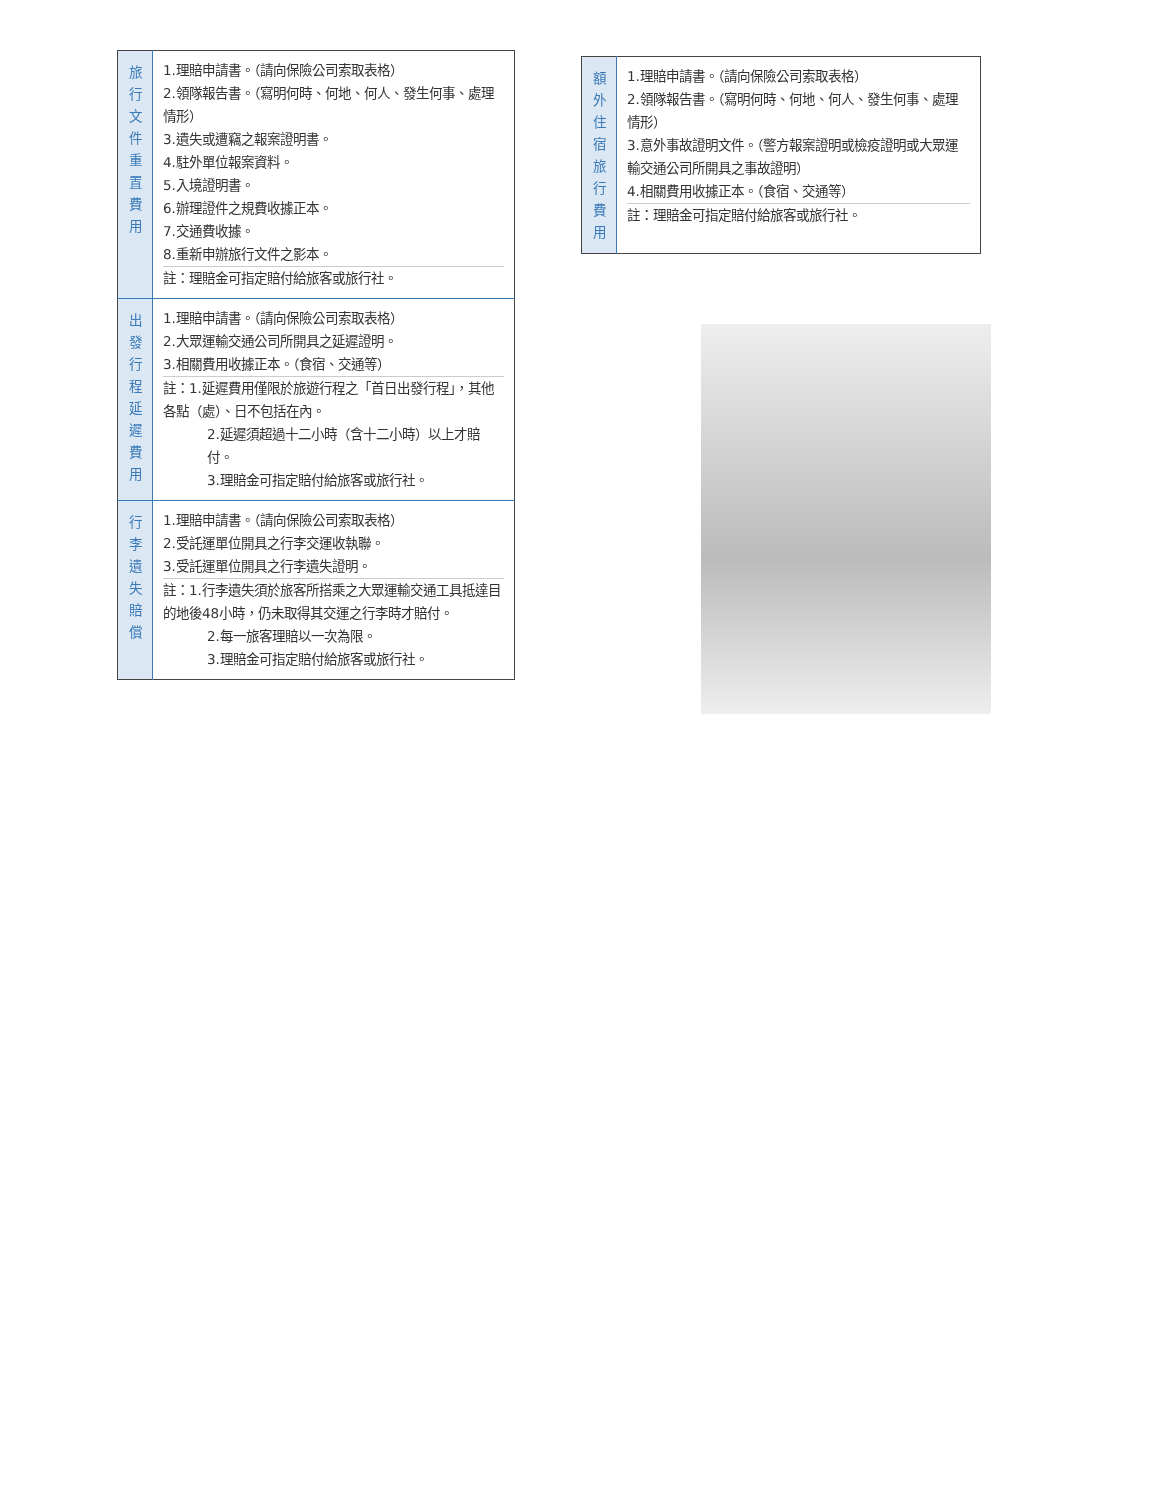| 旅 行 文 件 重 置 費 用 | 1.理賠申請書。（請向保險公司索取表格） 2.領隊報告書。（寫明何時、何地、何人、發生何事、處理情形） 3.遺失或遭竊之報案證明書。 4.駐外單位報案資料。 5.入境證明書。 6.辦理證件之規費收據正本。 7.交通費收據。 8.重新申辦旅行文件之影本。 註：理賠金可指定賠付給旅客或旅行社。 |
| 出 發 行 程 延 遲 費 用 | 1.理賠申請書。（請向保險公司索取表格） 2.大眾運輸交通公司所開具之延遲證明。 3.相關費用收據正本。（食宿、交通等） 註：1.延遲費用僅限於旅遊行程之「首日出發行程」，其他各點（處）、日不包括在內。 2.延遲須超過十二小時（含十二小時）以上才賠付。 3.理賠金可指定賠付給旅客或旅行社。 |
| 行 李 遺 失 賠 償 | 1.理賠申請書。（請向保險公司索取表格） 2.受託運單位開具之行李交運收執聯。 3.受託運單位開具之行李遺失證明。 註：1.行李遺失須於旅客所搭乘之大眾運輸交通工具抵達目的地後48小時，仍未取得其交運之行李時才賠付。 2.每一旅客理賠以一次為限。 3.理賠金可指定賠付給旅客或旅行社。 |
| 額 外 住 宿 旅 行 費 用 | 1.理賠申請書。（請向保險公司索取表格） 2.領隊報告書。（寫明何時、何地、何人、發生何事、處理情形） 3.意外事故證明文件。（警方報案證明或檢疫證明或大眾運輸交通公司所開具之事故證明） 4.相關費用收據正本。（食宿、交通等） 註：理賠金可指定賠付給旅客或旅行社。 |